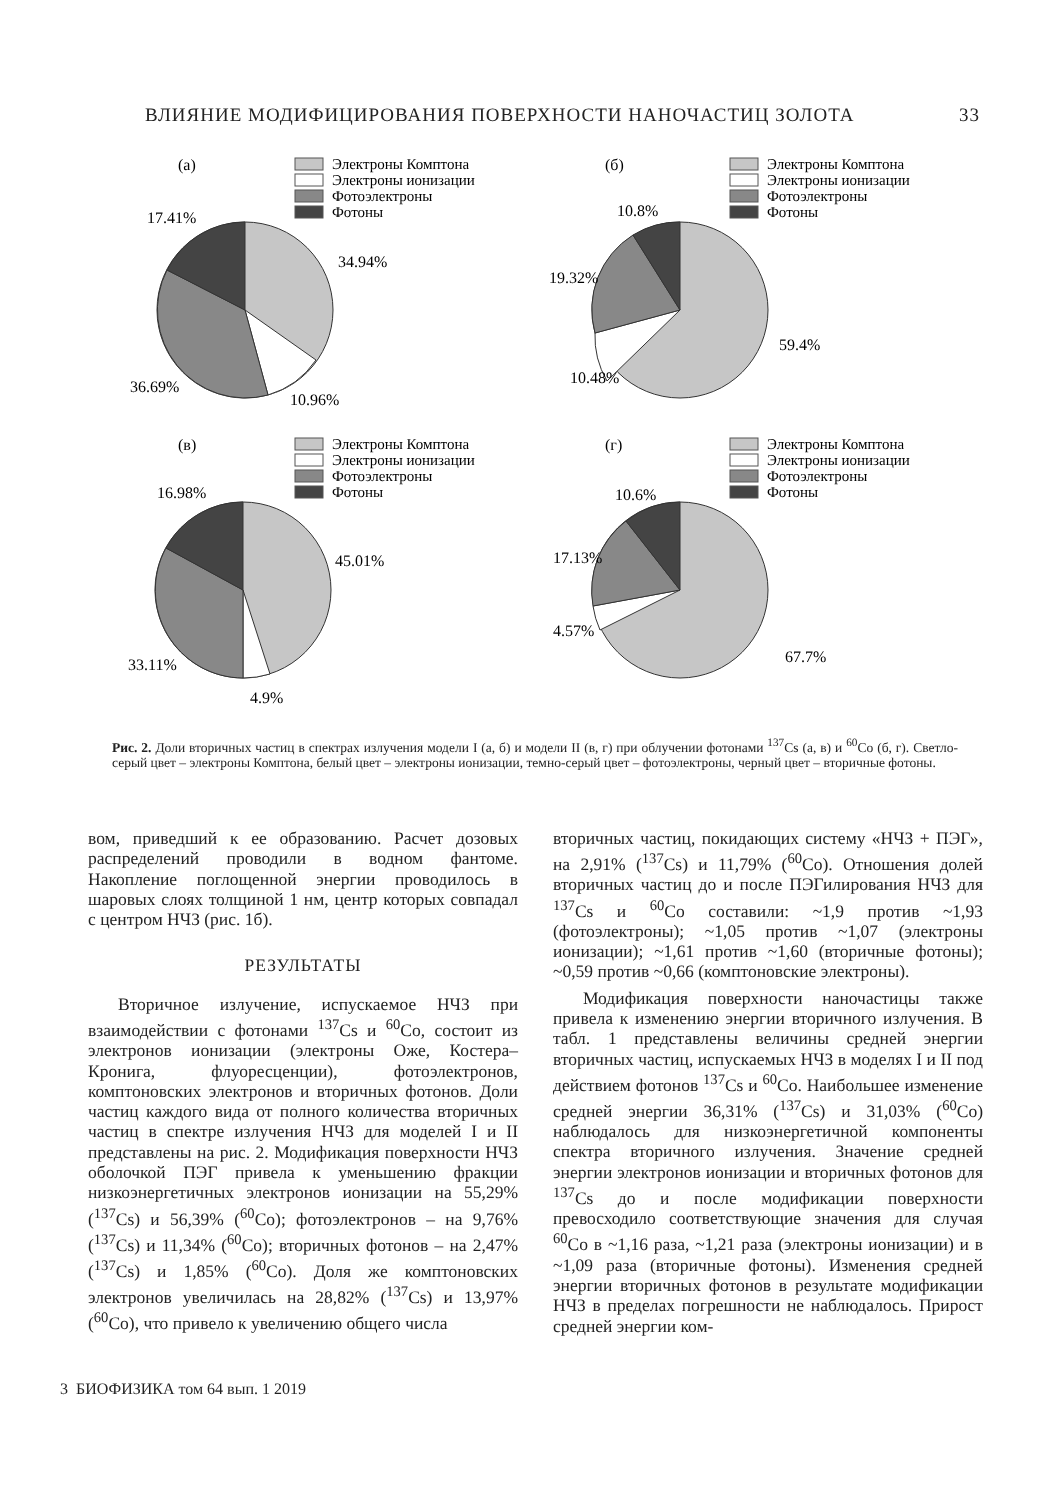ВЛИЯНИЕ МОДИФИЦИРОВАНИЯ ПОВЕРХНОСТИ НАНОЧАСТИЦ ЗОЛОТА 33
(а)
Электроны Комптона
Электроны ионизации
Фотоэлектроны
Фотоны
17.41%
34.94%
36.69%
10.96%
(б)
Электроны Комптона
Электроны ионизации
Фотоэлектроны
Фотоны
10.8%
19.32%
59.4%
10.48%
(в)
Электроны Комптона
Электроны ионизации
Фотоэлектроны
Фотоны
16.98%
45.01%
33.11%
4.9%
(г)
Электроны Комптона
Электроны ионизации
Фотоэлектроны
Фотоны
10.6%
17.13%
4.57%
67.7%
Рис. 2. Доли вторичных частиц в спектрах излучения модели I (а, б) и модели II (в, г) при облучении фотонами <sup>137</sup>Cs (а, в) и <sup>60</sup>Co (б, г). Светло-серый цвет – электроны Комптона, белый цвет – электроны ионизации, темно-серый цвет – фотоэлектроны, черный цвет – вторичные фотоны.
вом, приведший к ее образованию. Расчет дозовых распределений проводили в водном фантоме. Накопление поглощенной энергии проводилось в шаровых слоях толщиной 1 нм, центр которых совпадал с центром НЧЗ (рис. 1б).
РЕЗУЛЬТАТЫ
Вторичное излучение, испускаемое НЧЗ при взаимодействии с фотонами <sup>137</sup>Cs и <sup>60</sup>Co, состоит из электронов ионизации (электроны Оже, Костера–Кронига, флуоресценции), фотоэлектронов, комптоновских электронов и вторичных фотонов. Доли частиц каждого вида от полного количества вторичных частиц в спектре излучения НЧЗ для моделей I и II представлены на рис. 2. Модификация поверхности НЧЗ оболочкой ПЭГ привела к уменьшению фракции низкоэнергетичных электронов ионизации на 55,29% (<sup>137</sup>Cs) и 56,39% (<sup>60</sup>Co); фотоэлектронов – на 9,76% (<sup>137</sup>Cs) и 11,34% (<sup>60</sup>Co); вторичных фотонов – на 2,47% (<sup>137</sup>Cs) и 1,85% (<sup>60</sup>Co). Доля же комптоновских электронов увеличилась на 28,82% (<sup>137</sup>Cs) и 13,97% (<sup>60</sup>Co), что привело к увеличению общего числа
вторичных частиц, покидающих систему «НЧЗ + ПЭГ», на 2,91% (<sup>137</sup>Cs) и 11,79% (<sup>60</sup>Co). Отношения долей вторичных частиц до и после ПЭГилирования НЧЗ для <sup>137</sup>Cs и <sup>60</sup>Co составили: ~1,9 против ~1,93 (фотоэлектроны); ~1,05 против ~1,07 (электроны ионизации); ~1,61 против ~1,60 (вторичные фотоны); ~0,59 против ~0,66 (комптоновские электроны).
Модификация поверхности наночастицы также привела к изменению энергии вторичного излучения. В табл. 1 представлены величины средней энергии вторичных частиц, испускаемых НЧЗ в моделях I и II под действием фотонов <sup>137</sup>Cs и <sup>60</sup>Co. Наибольшее изменение средней энергии 36,31% (<sup>137</sup>Cs) и 31,03% (<sup>60</sup>Co) наблюдалось для низкоэнергетичной компоненты спектра вторичного излучения. Значение средней энергии электронов ионизации и вторичных фотонов для <sup>137</sup>Cs до и после модификации поверхности превосходило соответствующие значения для случая <sup>60</sup>Co в ~1,16 раза, ~1,21 раза (электроны ионизации) и в ~1,09 раза (вторичные фотоны). Изменения средней энергии вторичных фотонов в результате модификации НЧЗ в пределах погрешности не наблюдалось. Прирост средней энергии ком-
3 БИОФИЗИКА том 64 вып. 1 2019